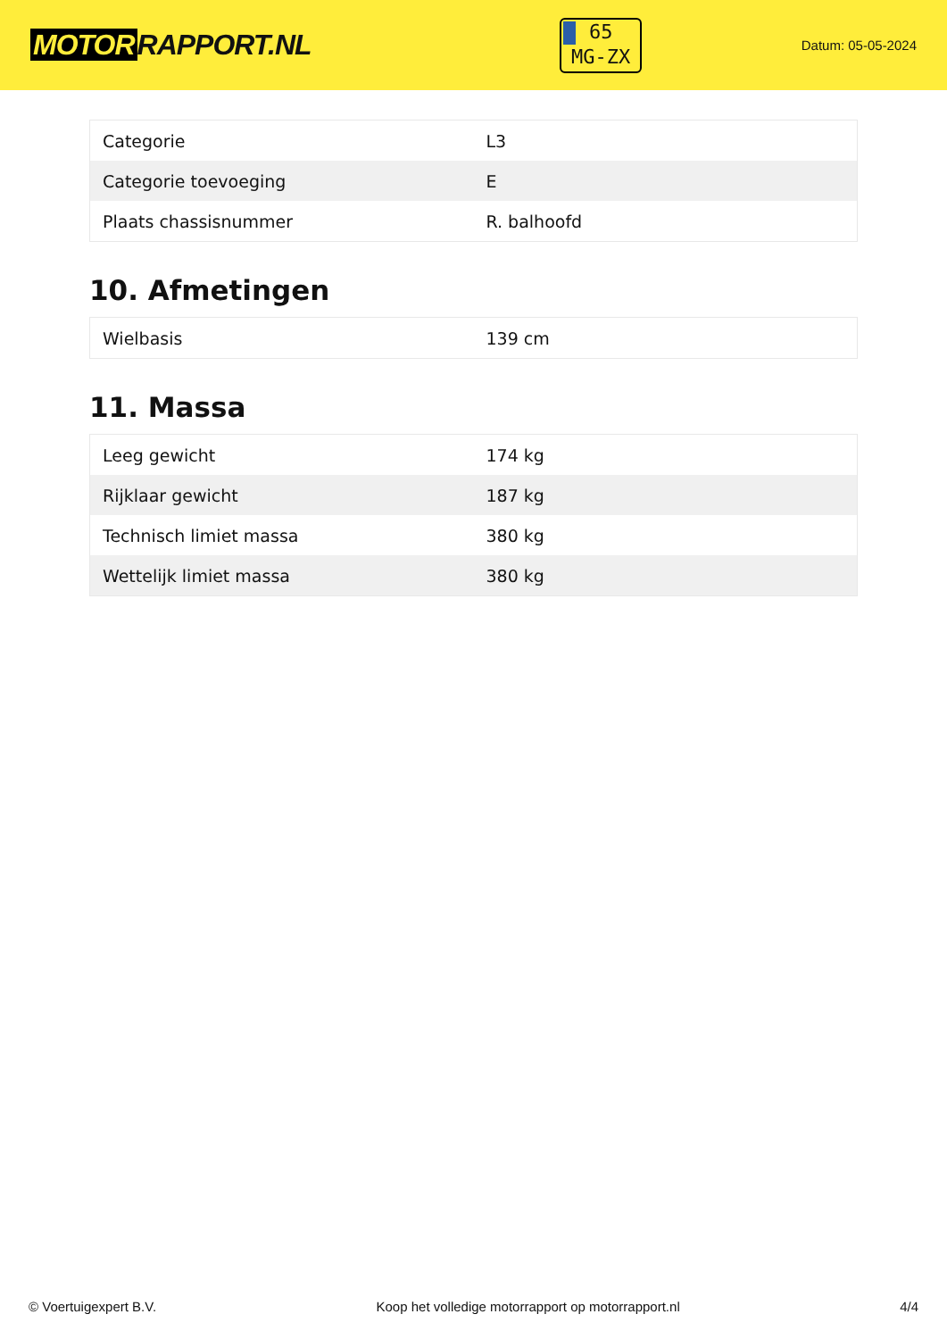MOTOR RAPPORT.NL
65
MG-ZX
Datum: 05-05-2024
| Categorie | L3 |
| Categorie toevoeging | E |
| Plaats chassisnummer | R. balhoofd |
10. Afmetingen
| Wielbasis | 139 cm |
11. Massa
| Leeg gewicht | 174 kg |
| Rijklaar gewicht | 187 kg |
| Technisch limiet massa | 380 kg |
| Wettelijk limiet massa | 380 kg |
© Voertuigexpert B.V. Koop het volledige motorrapport op motorrapport.nl 4/4